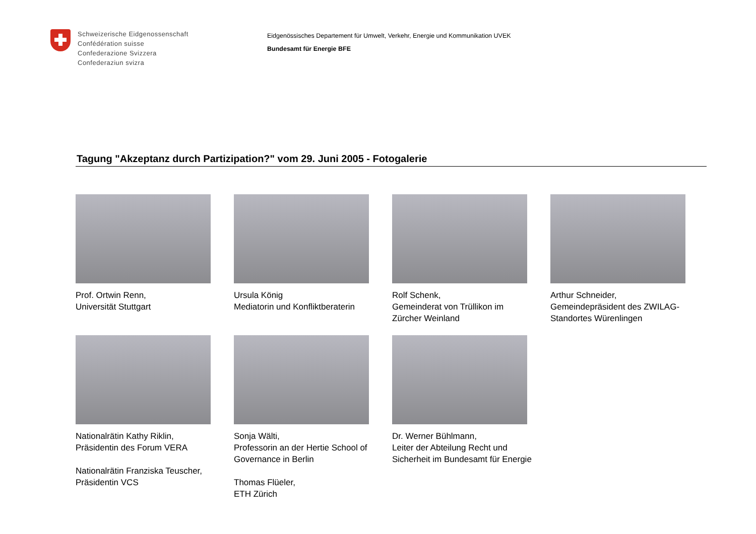Schweizerische Eidgenossenschaft
Confédération suisse
Confederazione Svizzera
Confederaziun svizra
Eidgenössisches Departement für Umwelt, Verkehr, Energie und Kommunikation UVEK
Bundesamt für Energie BFE
Tagung "Akzeptanz durch Partizipation?" vom 29. Juni 2005 - Fotogalerie
Prof. Ortwin Renn,
Universität Stuttgart
Ursula König
Mediatorin und Konfliktberaterin
Rolf Schenk,
Gemeinderat von Trüllikon im
Zürcher Weinland
Arthur Schneider,
Gemeindepräsident des ZWILAG-
Standortes Würenlingen
Nationalrätin Kathy Riklin,
Präsidentin des Forum VERA
Nationalrätin Franziska Teuscher,
Präsidentin VCS
Sonja Wälti,
Professorin an der Hertie School of
Governance in Berlin
Thomas Flüeler,
ETH Zürich
Dr. Werner Bühlmann,
Leiter der Abteilung Recht und
Sicherheit im Bundesamt für Energie